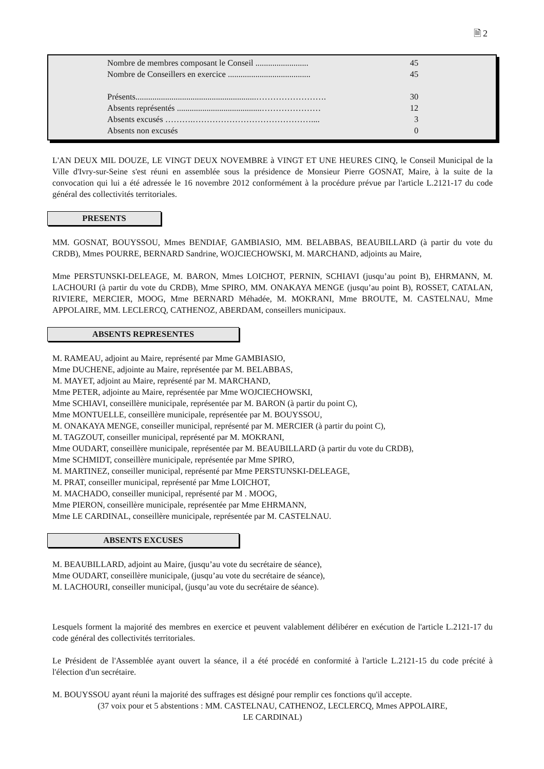🗎 2
| Nombre de membres composant le Conseil ......................... | 45 |
| Nombre de Conseillers en exercice ....................................... | 45 |
| Présents.........................................................……………………. | 30 |
| Absents représentés ........................................………………… | 12 |
| Absents excusés ……….…………………………………….... | 3 |
| Absents non excusés | 0 |
L'AN DEUX MIL DOUZE, LE VINGT DEUX NOVEMBRE à VINGT ET UNE HEURES CINQ, le Conseil Municipal de la Ville d'Ivry-sur-Seine s'est réuni en assemblée sous la présidence de Monsieur Pierre GOSNAT, Maire, à la suite de la convocation qui lui a été adressée le 16 novembre 2012 conformément à la procédure prévue par l'article L.2121-17 du code général des collectivités territoriales.
PRESENTS
MM. GOSNAT, BOUYSSOU, Mmes BENDIAF, GAMBIASIO, MM. BELABBAS, BEAUBILLARD (à partir du vote du CRDB), Mmes POURRE, BERNARD Sandrine, WOJCIECHOWSKI, M. MARCHAND, adjoints au Maire,
Mme PERSTUNSKI-DELEAGE, M. BARON, Mmes LOICHOT, PERNIN, SCHIAVI (jusqu’au point B), EHRMANN, M. LACHOURI (à partir du vote du CRDB), Mme SPIRO, MM. ONAKAYA MENGE (jusqu’au point B), ROSSET, CATALAN, RIVIERE, MERCIER, MOOG, Mme BERNARD Méhadée, M. MOKRANI, Mme BROUTE, M. CASTELNAU, Mme APPOLAIRE, MM. LECLERCQ, CATHENOZ, ABERDAM, conseillers municipaux.
ABSENTS REPRESENTES
M. RAMEAU, adjoint au Maire, représenté par Mme GAMBIASIO,
Mme DUCHENE, adjointe au Maire, représentée par M. BELABBAS,
M. MAYET, adjoint au Maire, représenté par M. MARCHAND,
Mme PETER, adjointe au Maire, représentée par Mme WOJCIECHOWSKI,
Mme SCHIAVI, conseillère municipale, représentée par M. BARON (à partir du point C),
Mme MONTUELLE, conseillère municipale, représentée par M. BOUYSSOU,
M. ONAKAYA MENGE, conseiller municipal, représenté par M. MERCIER (à partir du point C),
M. TAGZOUT, conseiller municipal, représenté par M. MOKRANI,
Mme OUDART, conseillère municipale, représentée par M. BEAUBILLARD (à partir du vote du CRDB),
Mme SCHMIDT, conseillère municipale, représentée par Mme SPIRO,
M. MARTINEZ, conseiller municipal, représenté par Mme PERSTUNSKI-DELEAGE,
M. PRAT, conseiller municipal, représenté par Mme LOICHOT,
M. MACHADO, conseiller municipal, représenté par M . MOOG,
Mme PIERON, conseillère municipale, représentée par Mme EHRMANN,
Mme LE CARDINAL, conseillère municipale, représentée par M. CASTELNAU.
ABSENTS EXCUSES
M. BEAUBILLARD, adjoint au Maire, (jusqu’au vote du secrétaire de séance),
Mme OUDART, conseillère municipale, (jusqu’au vote du secrétaire de séance),
M. LACHOURI, conseiller municipal, (jusqu’au vote du secrétaire de séance).
Lesquels forment la majorité des membres en exercice et peuvent valablement délibérer en exécution de l'article L.2121-17 du code général des collectivités territoriales.
Le Président de l'Assemblée ayant ouvert la séance, il a été procédé en conformité à l'article L.2121-15 du code précité à l'élection d'un secrétaire.
M. BOUYSSOU ayant réuni la majorité des suffrages est désigné pour remplir ces fonctions qu'il accepte.
(37 voix pour et 5 abstentions : MM. CASTELNAU, CATHENOZ, LECLERCQ, Mmes APPOLAIRE,
LE CARDINAL)